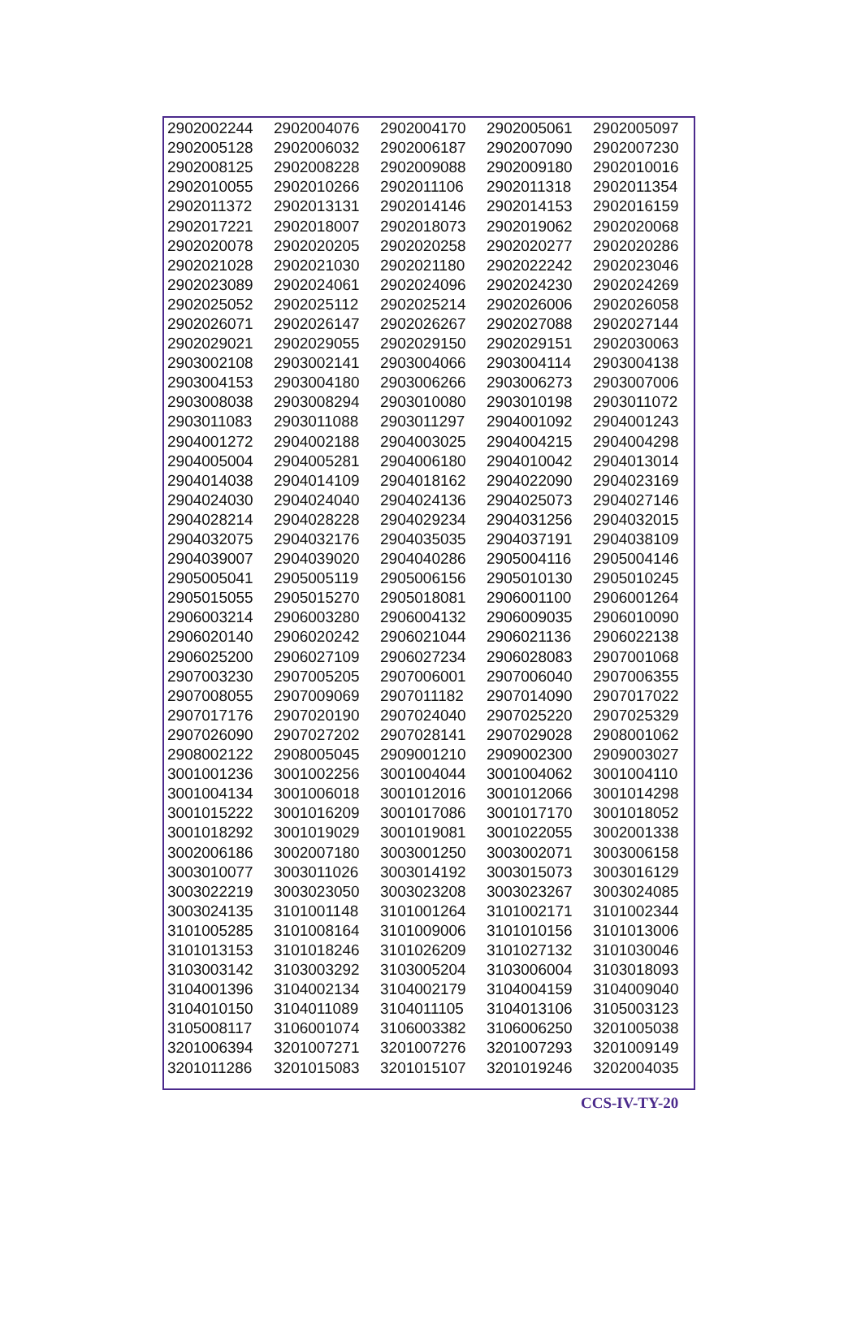| 2902002244 | 2902004076 | 2902004170 | 2902005061 | 2902005097 |
| 2902005128 | 2902006032 | 2902006187 | 2902007090 | 2902007230 |
| 2902008125 | 2902008228 | 2902009088 | 2902009180 | 2902010016 |
| 2902010055 | 2902010266 | 2902011106 | 2902011318 | 2902011354 |
| 2902011372 | 2902013131 | 2902014146 | 2902014153 | 2902016159 |
| 2902017221 | 2902018007 | 2902018073 | 2902019062 | 2902020068 |
| 2902020078 | 2902020205 | 2902020258 | 2902020277 | 2902020286 |
| 2902021028 | 2902021030 | 2902021180 | 2902022242 | 2902023046 |
| 2902023089 | 2902024061 | 2902024096 | 2902024230 | 2902024269 |
| 2902025052 | 2902025112 | 2902025214 | 2902026006 | 2902026058 |
| 2902026071 | 2902026147 | 2902026267 | 2902027088 | 2902027144 |
| 2902029021 | 2902029055 | 2902029150 | 2902029151 | 2902030063 |
| 2903002108 | 2903002141 | 2903004066 | 2903004114 | 2903004138 |
| 2903004153 | 2903004180 | 2903006266 | 2903006273 | 2903007006 |
| 2903008038 | 2903008294 | 2903010080 | 2903010198 | 2903011072 |
| 2903011083 | 2903011088 | 2903011297 | 2904001092 | 2904001243 |
| 2904001272 | 2904002188 | 2904003025 | 2904004215 | 2904004298 |
| 2904005004 | 2904005281 | 2904006180 | 2904010042 | 2904013014 |
| 2904014038 | 2904014109 | 2904018162 | 2904022090 | 2904023169 |
| 2904024030 | 2904024040 | 2904024136 | 2904025073 | 2904027146 |
| 2904028214 | 2904028228 | 2904029234 | 2904031256 | 2904032015 |
| 2904032075 | 2904032176 | 2904035035 | 2904037191 | 2904038109 |
| 2904039007 | 2904039020 | 2904040286 | 2905004116 | 2905004146 |
| 2905005041 | 2905005119 | 2905006156 | 2905010130 | 2905010245 |
| 2905015055 | 2905015270 | 2905018081 | 2906001100 | 2906001264 |
| 2906003214 | 2906003280 | 2906004132 | 2906009035 | 2906010090 |
| 2906020140 | 2906020242 | 2906021044 | 2906021136 | 2906022138 |
| 2906025200 | 2906027109 | 2906027234 | 2906028083 | 2907001068 |
| 2907003230 | 2907005205 | 2907006001 | 2907006040 | 2907006355 |
| 2907008055 | 2907009069 | 2907011182 | 2907014090 | 2907017022 |
| 2907017176 | 2907020190 | 2907024040 | 2907025220 | 2907025329 |
| 2907026090 | 2907027202 | 2907028141 | 2907029028 | 2908001062 |
| 2908002122 | 2908005045 | 2909001210 | 2909002300 | 2909003027 |
| 3001001236 | 3001002256 | 3001004044 | 3001004062 | 3001004110 |
| 3001004134 | 3001006018 | 3001012016 | 3001012066 | 3001014298 |
| 3001015222 | 3001016209 | 3001017086 | 3001017170 | 3001018052 |
| 3001018292 | 3001019029 | 3001019081 | 3001022055 | 3002001338 |
| 3002006186 | 3002007180 | 3003001250 | 3003002071 | 3003006158 |
| 3003010077 | 3003011026 | 3003014192 | 3003015073 | 3003016129 |
| 3003022219 | 3003023050 | 3003023208 | 3003023267 | 3003024085 |
| 3003024135 | 3101001148 | 3101001264 | 3101002171 | 3101002344 |
| 3101005285 | 3101008164 | 3101009006 | 3101010156 | 3101013006 |
| 3101013153 | 3101018246 | 3101026209 | 3101027132 | 3101030046 |
| 3103003142 | 3103003292 | 3103005204 | 3103006004 | 3103018093 |
| 3104001396 | 3104002134 | 3104002179 | 3104004159 | 3104009040 |
| 3104010150 | 3104011089 | 3104011105 | 3104013106 | 3105003123 |
| 3105008117 | 3106001074 | 3106003382 | 3106006250 | 3201005038 |
| 3201006394 | 3201007271 | 3201007276 | 3201007293 | 3201009149 |
| 3201011286 | 3201015083 | 3201015107 | 3201019246 | 3202004035 |
CCS-IV-TY-20